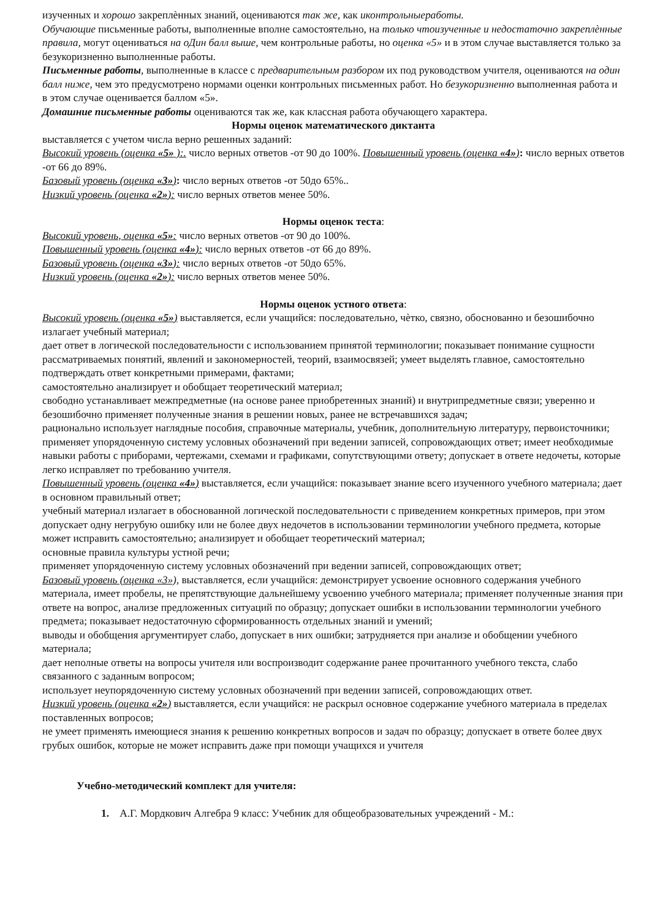изученных и хорошо закреплѐнных знаний, оцениваются так же, как иконтрольныеработы.
Обучающие письменные работы, выполненные вполне самостоятельно, на только чтоизученные и недостаточно закреплѐнные правила, могут оцениваться на оДин балл выше, чем контрольные работы, но оценка «5» и в этом случае выставляется только за безукоризненно выполненные работы.
Письменные работы, выполненные в классе с предварительным разбором их под руководством учителя, оцениваются на один балл ниже, чем это предусмотрено нормами оценки контрольных письменных работ. Но безукоризненно выполненная работа и в этом случае оценивается баллом «5».
Домашние письменные работы оцениваются так же, как классная работа обучающего характера.
Нормы оценок математического диктанта
выставляется с учетом числа верно решенных заданий:
Высокий уровень (оценка «5» ):. число верных ответов -от 90 до 100%. Повышенный уровень (оценка «4»): число верных ответов -от 66 до 89%.
Базовый уровень (оценка «3»): число верных ответов -от 50до 65%..
Низкий уровень (оценка «2»): число верных ответов менее 50%.
Нормы оценок теста:
Высокий уровень, оценка «5»: число верных ответов -от 90 до 100%.
Повышенный уровень (оценка «4»): число верных ответов -от 66 до 89%.
Базовый уровень (оценка «3»): число верных ответов -от 50до 65%.
Низкий уровень (оценка «2»): число верных ответов менее 50%.
Нормы оценок устного ответа:
Высокий уровень (оценка «5») выставляется, если учащийся: последовательно, чѐтко, связно, обоснованно и безошибочно излагает учебный материал;
дает ответ в логической последовательности с использованием принятой терминологии; показывает понимание сущности рассматриваемых понятий, явлений и закономерностей, теорий, взаимосвязей; умеет выделять главное, самостоятельно подтверждать ответ конкретными примерами, фактами;
самостоятельно анализирует и обобщает теоретический материал;
свободно устанавливает межпредметные (на основе ранее приобретенных знаний) и внутрипредметные связи; уверенно и безошибочно применяет полученные знания в решении новых, ранее не встречавшихся задач;
рационально использует наглядные пособия, справочные материалы, учебник, дополнительную литературу, первоисточники; применяет упорядоченную систему условных обозначений при ведении записей, сопровождающих ответ; имеет необходимые навыки работы с приборами, чертежами, схемами и графиками, сопутствующими ответу; допускает в ответе недочеты, которые легко исправляет по требованию учителя.
Повышенный уровень (оценка «4») выставляется, если учащийся: показывает знание всего изученного учебного материала; дает в основном правильный ответ;
учебный материал излагает в обоснованной логической последовательности с приведением конкретных примеров, при этом допускает одну негрубую ошибку или не более двух недочетов в использовании терминологии учебного предмета, которые может исправить самостоятельно; анализирует и обобщает теоретический материал;
основные правила культуры устной речи;
применяет упорядоченную систему условных обозначений при ведении записей, сопровождающих ответ;
Базовый уровень (оценка «3»), выставляется, если учащийся: демонстрирует усвоение основного содержания учебного материала, имеет пробелы, не препятствующие дальнейшему усвоению учебного материала; применяет полученные знания при ответе на вопрос, анализе предложенных ситуаций по образцу; допускает ошибки в использовании терминологии учебного предмета; показывает недостаточную сформированность отдельных знаний и умений;
выводы и обобщения аргументирует слабо, допускает в них ошибки; затрудняется при анализе и обобщении учебного материала;
дает неполные ответы на вопросы учителя или воспроизводит содержание ранее прочитанного учебного текста, слабо связанного с заданным вопросом;
использует неупорядоченную систему условных обозначений при ведении записей, сопровождающих ответ.
Низкий уровень (оценка «2») выставляется, если учащийся: не раскрыл основное содержание учебного материала в пределах поставленных вопросов;
не умеет применять имеющиеся знания к решению конкретных вопросов и задач по образцу; допускает в ответе более двух грубых ошибок, которые не может исправить даже при помощи учащихся и учителя
Учебно-методический комплект для учителя:
1. А.Г. Мордкович Алгебра 9 класс: Учебник для общеобразовательных учреждений - М.: